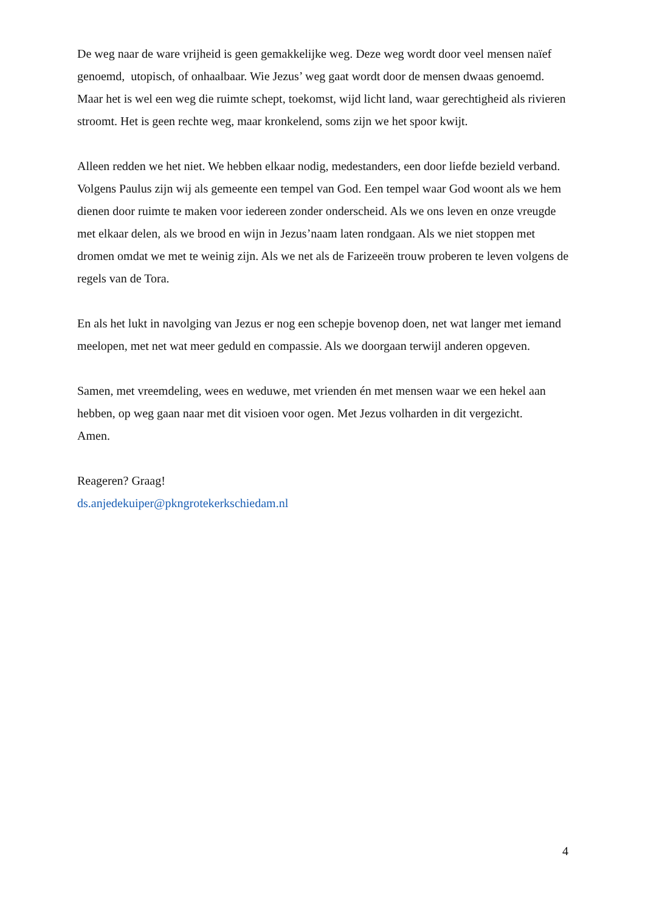De weg naar de ware vrijheid is geen gemakkelijke weg. Deze weg wordt door veel mensen naïef genoemd, utopisch, of onhaalbaar. Wie Jezus’ weg gaat wordt door de mensen dwaas genoemd. Maar het is wel een weg die ruimte schept, toekomst, wijd licht land, waar gerechtigheid als rivieren stroomt. Het is geen rechte weg, maar kronkelend, soms zijn we het spoor kwijt.
Alleen redden we het niet. We hebben elkaar nodig, medestanders, een door liefde bezield verband. Volgens Paulus zijn wij als gemeente een tempel van God. Een tempel waar God woont als we hem dienen door ruimte te maken voor iedereen zonder onderscheid. Als we ons leven en onze vreugde met elkaar delen, als we brood en wijn in Jezus’naam laten rondgaan. Als we niet stoppen met dromen omdat we met te weinig zijn. Als we net als de Farizeeën trouw proberen te leven volgens de regels van de Tora.
En als het lukt in navolging van Jezus er nog een schepje bovenop doen, net wat langer met iemand meelopen, met net wat meer geduld en compassie. Als we doorgaan terwijl anderen opgeven.
Samen, met vreemdeling, wees en weduwe, met vrienden én met mensen waar we een hekel aan hebben, op weg gaan naar met dit visioen voor ogen. Met Jezus volharden in dit vergezicht.
Amen.
Reageren? Graag!
ds.anjedekuiper@pkngrotekerkschiedam.nl
4